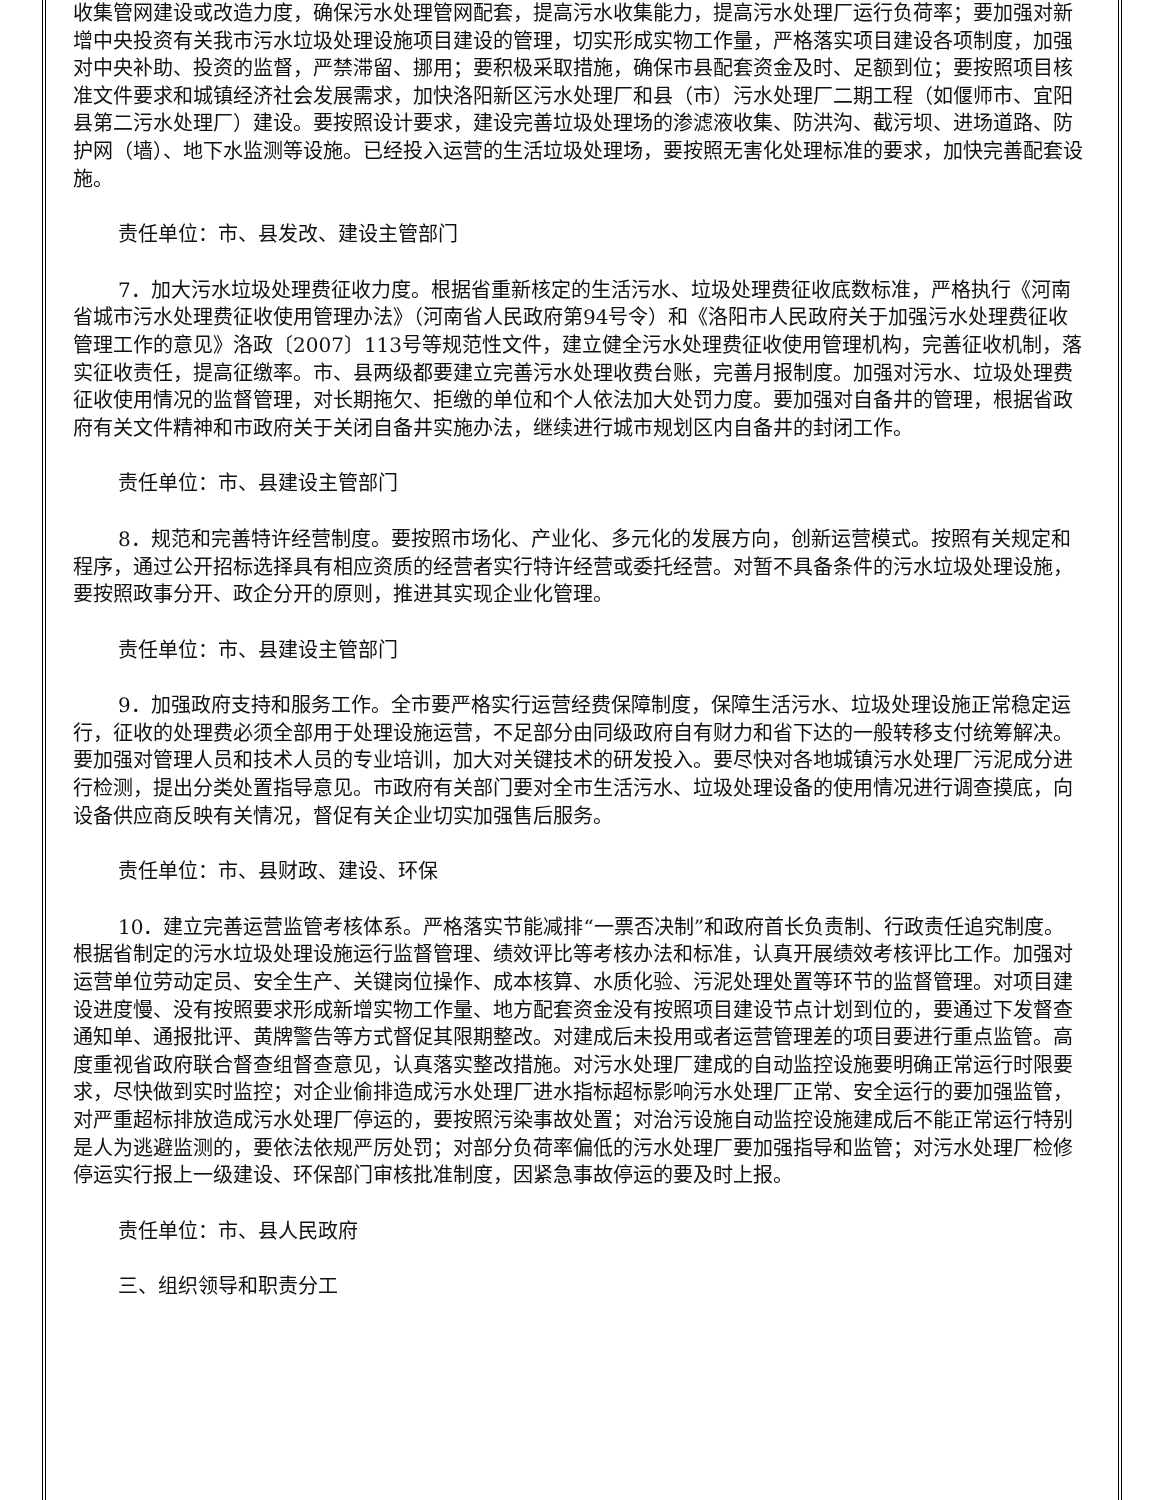收集管网建设或改造力度，确保污水处理管网配套，提高污水收集能力，提高污水处理厂运行负荷率；要加强对新增中央投资有关我市污水垃圾处理设施项目建设的管理，切实形成实物工作量，严格落实项目建设各项制度，加强对中央补助、投资的监督，严禁滞留、挪用；要积极采取措施，确保市县配套资金及时、足额到位；要按照项目核准文件要求和城镇经济社会发展需求，加快洛阳新区污水处理厂和县（市）污水处理厂二期工程（如偃师市、宜阳县第二污水处理厂）建设。要按照设计要求，建设完善垃圾处理场的渗滤液收集、防洪沟、截污坝、进场道路、防护网（墙）、地下水监测等设施。已经投入运营的生活垃圾处理场，要按照无害化处理标准的要求，加快完善配套设施。
责任单位：市、县发改、建设主管部门
7．加大污水垃圾处理费征收力度。根据省重新核定的生活污水、垃圾处理费征收底数标准，严格执行《河南省城市污水处理费征收使用管理办法》（河南省人民政府第94号令）和《洛阳市人民政府关于加强污水处理费征收管理工作的意见》洛政〔2007〕113号等规范性文件，建立健全污水处理费征收使用管理机构，完善征收机制，落实征收责任，提高征缴率。市、县两级都要建立完善污水处理收费台账，完善月报制度。加强对污水、垃圾处理费征收使用情况的监督管理，对长期拖欠、拒缴的单位和个人依法加大处罚力度。要加强对自备井的管理，根据省政府有关文件精神和市政府关于关闭自备井实施办法，继续进行城市规划区内自备井的封闭工作。
责任单位：市、县建设主管部门
8．规范和完善特许经营制度。要按照市场化、产业化、多元化的发展方向，创新运营模式。按照有关规定和程序，通过公开招标选择具有相应资质的经营者实行特许经营或委托经营。对暂不具备条件的污水垃圾处理设施，要按照政事分开、政企分开的原则，推进其实现企业化管理。
责任单位：市、县建设主管部门
9．加强政府支持和服务工作。全市要严格实行运营经费保障制度，保障生活污水、垃圾处理设施正常稳定运行，征收的处理费必须全部用于处理设施运营，不足部分由同级政府自有财力和省下达的一般转移支付统筹解决。要加强对管理人员和技术人员的专业培训，加大对关键技术的研发投入。要尽快对各地城镇污水处理厂污泥成分进行检测，提出分类处置指导意见。市政府有关部门要对全市生活污水、垃圾处理设备的使用情况进行调查摸底，向设备供应商反映有关情况，督促有关企业切实加强售后服务。
责任单位：市、县财政、建设、环保
10．建立完善运营监管考核体系。严格落实节能减排“一票否决制”和政府首长负责制、行政责任追究制度。根据省制定的污水垃圾处理设施运行监督管理、绩效评比等考核办法和标准，认真开展绩效考核评比工作。加强对运营单位劳动定员、安全生产、关键岗位操作、成本核算、水质化验、污泥处理处置等环节的监督管理。对项目建设进度慢、没有按照要求形成新增实物工作量、地方配套资金没有按照项目建设节点计划到位的，要通过下发督查通知单、通报批评、黄牌警告等方式督促其限期整改。对建成后未投用或者运营管理差的项目要进行重点监管。高度重视省政府联合督查组督查意见，认真落实整改措施。对污水处理厂建成的自动监控设施要明确正常运行时限要求，尽快做到实时监控；对企业偷排造成污水处理厂进水指标超标影响污水处理厂正常、安全运行的要加强监管，对严重超标排放造成污水处理厂停运的，要按照污染事故处置；对治污设施自动监控设施建成后不能正常运行特别是人为逃避监测的，要依法依规严厉处罚；对部分负荷率偏低的污水处理厂要加强指导和监管；对污水处理厂检修停运实行报上一级建设、环保部门审核批准制度，因紧急事故停运的要及时上报。
责任单位：市、县人民政府
三、组织领导和职责分工